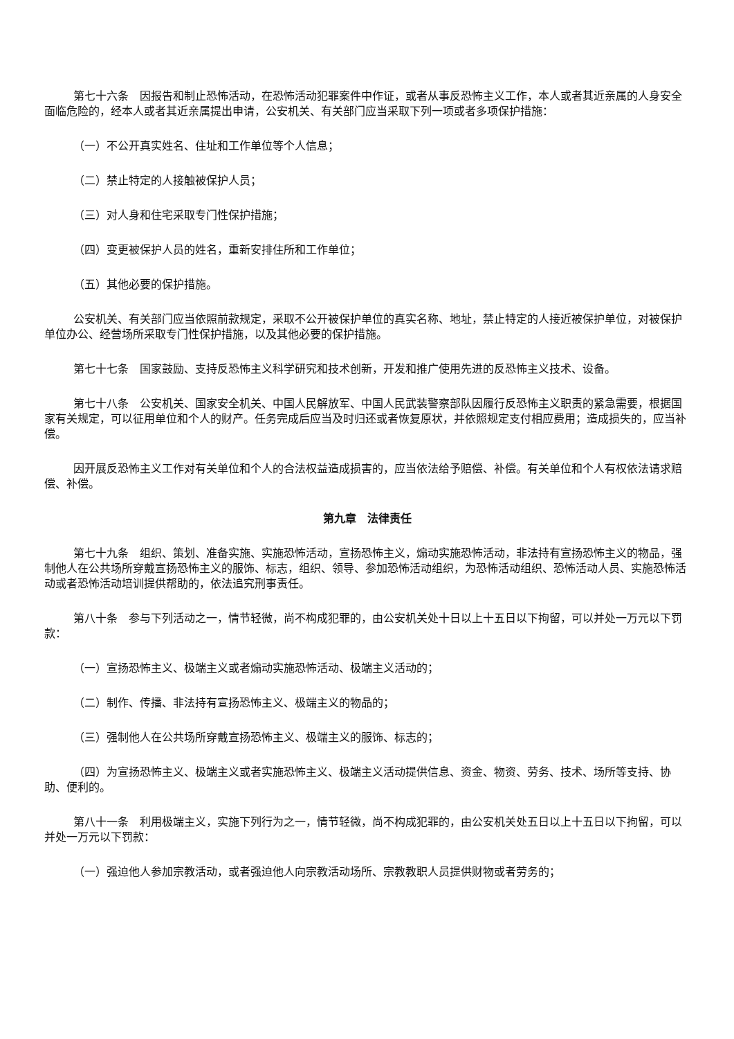第七十六条　因报告和制止恐怖活动，在恐怖活动犯罪案件中作证，或者从事反恐怖主义工作，本人或者其近亲属的人身安全面临危险的，经本人或者其近亲属提出申请，公安机关、有关部门应当采取下列一项或者多项保护措施：
（一）不公开真实姓名、住址和工作单位等个人信息；
（二）禁止特定的人接触被保护人员；
（三）对人身和住宅采取专门性保护措施；
（四）变更被保护人员的姓名，重新安排住所和工作单位；
（五）其他必要的保护措施。
公安机关、有关部门应当依照前款规定，采取不公开被保护单位的真实名称、地址，禁止特定的人接近被保护单位，对被保护单位办公、经营场所采取专门性保护措施，以及其他必要的保护措施。
第七十七条　国家鼓励、支持反恐怖主义科学研究和技术创新，开发和推广使用先进的反恐怖主义技术、设备。
第七十八条　公安机关、国家安全机关、中国人民解放军、中国人民武装警察部队因履行反恐怖主义职责的紧急需要，根据国家有关规定，可以征用单位和个人的财产。任务完成后应当及时归还或者恢复原状，并依照规定支付相应费用；造成损失的，应当补偿。
因开展反恐怖主义工作对有关单位和个人的合法权益造成损害的，应当依法给予赔偿、补偿。有关单位和个人有权依法请求赔偿、补偿。
第九章　法律责任
第七十九条　组织、策划、准备实施、实施恐怖活动，宣扬恐怖主义，煽动实施恐怖活动，非法持有宣扬恐怖主义的物品，强制他人在公共场所穿戴宣扬恐怖主义的服饰、标志，组织、领导、参加恐怖活动组织，为恐怖活动组织、恐怖活动人员、实施恐怖活动或者恐怖活动培训提供帮助的，依法追究刑事责任。
第八十条　参与下列活动之一，情节轻微，尚不构成犯罪的，由公安机关处十日以上十五日以下拘留，可以并处一万元以下罚款：
（一）宣扬恐怖主义、极端主义或者煽动实施恐怖活动、极端主义活动的；
（二）制作、传播、非法持有宣扬恐怖主义、极端主义的物品的；
（三）强制他人在公共场所穿戴宣扬恐怖主义、极端主义的服饰、标志的；
（四）为宣扬恐怖主义、极端主义或者实施恐怖主义、极端主义活动提供信息、资金、物资、劳务、技术、场所等支持、协助、便利的。
第八十一条　利用极端主义，实施下列行为之一，情节轻微，尚不构成犯罪的，由公安机关处五日以上十五日以下拘留，可以并处一万元以下罚款：
（一）强迫他人参加宗教活动，或者强迫他人向宗教活动场所、宗教教职人员提供财物或者劳务的；